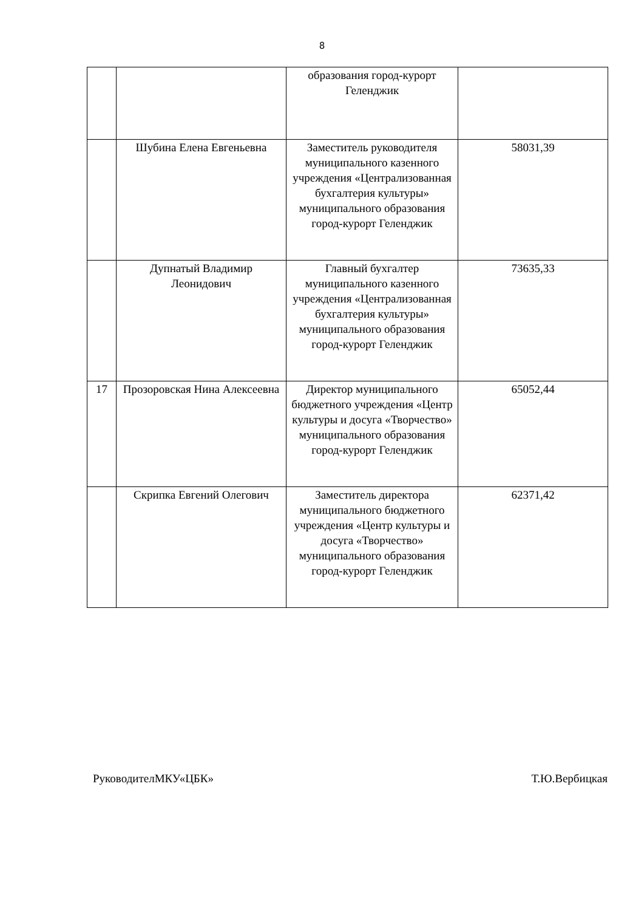8
| | | образования город-курорт Геленджик | |
| | Шубина Елена Евгеньевна | Заместитель руководителя муниципального казенного учреждения «Централизованная бухгалтерия культуры» муниципального образования город-курорт Геленджик | 58031,39 |
| | Дупнатый Владимир Леонидович | Главный бухгалтер муниципального казенного учреждения «Централизованная бухгалтерия культуры» муниципального образования город-курорт Геленджик | 73635,33 |
| 17 | Прозоровская Нина Алексеевна | Директор муниципального бюджетного учреждения «Центр культуры и досуга «Творчество» муниципального образования город-курорт Геленджик | 65052,44 |
| | Скрипка Евгений Олегович | Заместитель директора муниципального бюджетного учреждения «Центр культуры и досуга «Творчество» муниципального образования город-курорт Геленджик | 62371,42 |
РуководителМКУ«ЦБК» Т.Ю.Вербицкая